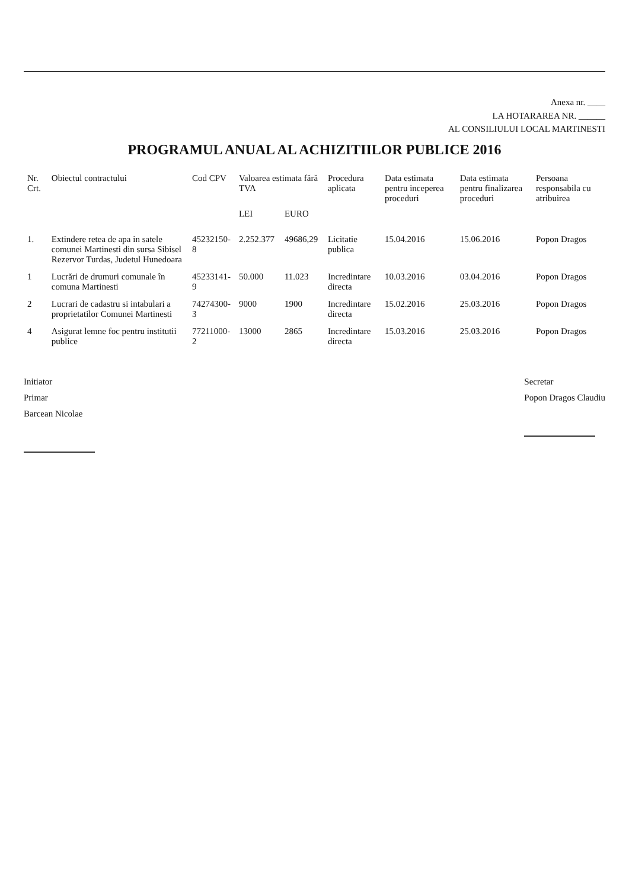Anexa nr. ____
LA HOTARAREA NR. ______
AL CONSILIULUI LOCAL MARTINESTI
PROGRAMUL ANUAL AL ACHIZITIILOR PUBLICE 2016
| Nr. Crt. | Obiectul contractului | Cod CPV | Valoarea estimata fără TVA | | Procedura aplicata | Data estimata pentru inceperea proceduri | Data estimata pentru finalizarea proceduri | Persoana responsabila cu atribuirea |
| --- | --- | --- | --- | --- | --- | --- | --- | --- |
| | | | LEI | EURO | | | | |
| 1. | Extindere retea de apa in satele comunei Martinesti din sursa Sibisel Rezervor Turdas, Judetul Hunedoara | 45232150-8 | 2.252.377 | 49686,29 | Licitatie publica | 15.04.2016 | 15.06.2016 | Popon Dragos |
| 1 | Lucrări de drumuri comunale în comuna Martinesti | 45233141-9 | 50.000 | 11.023 | Incredintare directa | 10.03.2016 | 03.04.2016 | Popon Dragos |
| 2 | Lucrari de cadastru si intabulari a proprietatilor Comunei Martinesti | 74274300-3 | 9000 | 1900 | Incredintare directa | 15.02.2016 | 25.03.2016 | Popon Dragos |
| 4 | Asigurat lemne foc pentru institutii publice | 77211000-2 | 13000 | 2865 | Incredintare directa | 15.03.2016 | 25.03.2016 | Popon Dragos |
Initiator
Primar
Barcean Nicolae
Secretar
Popon Dragos Claudiu